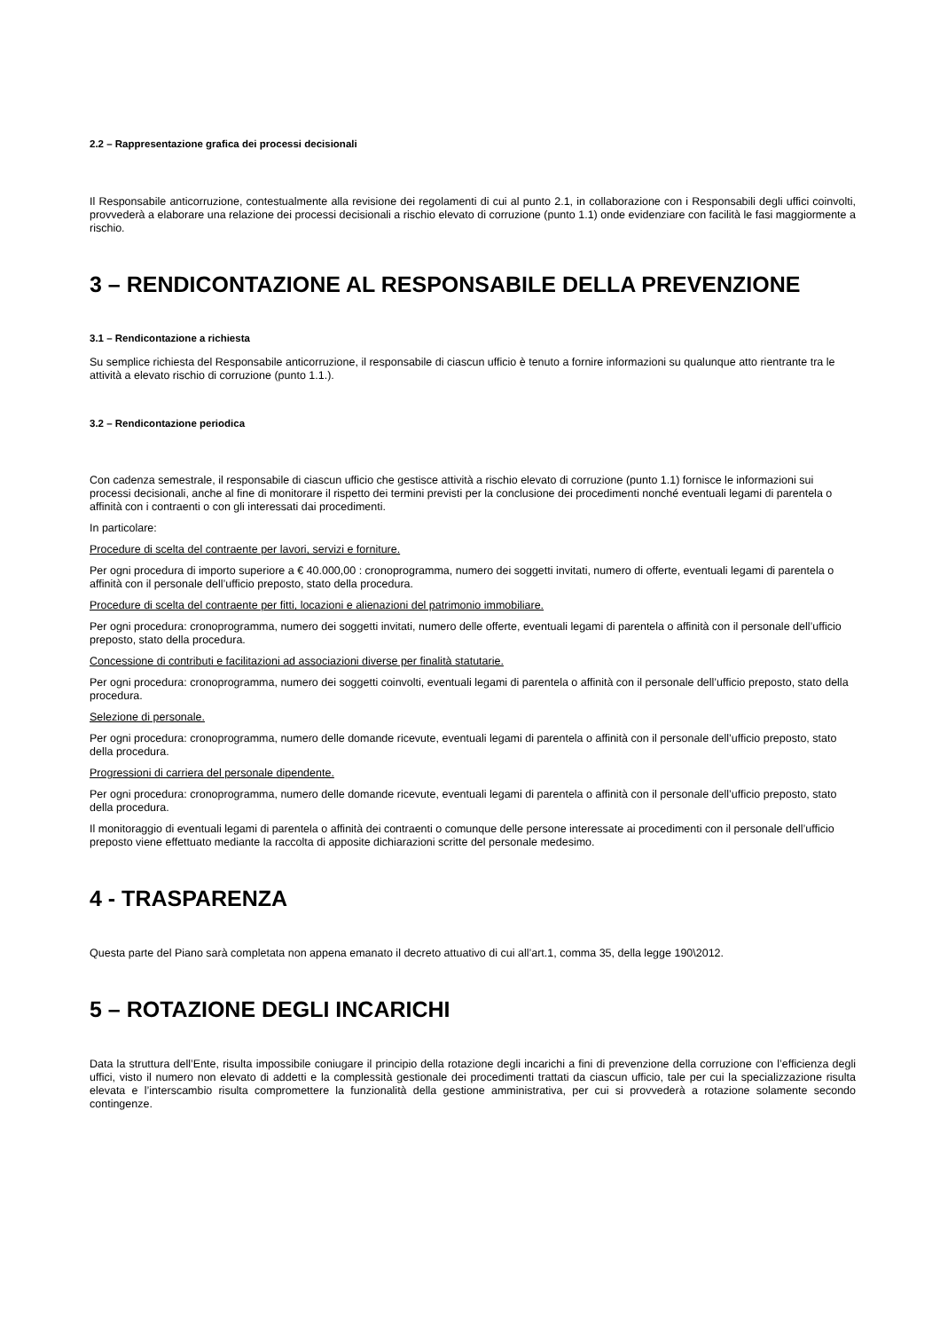2.2 – Rappresentazione grafica dei processi decisionali
Il Responsabile anticorruzione, contestualmente alla revisione dei regolamenti di cui al punto 2.1, in collaborazione con i Responsabili degli uffici coinvolti, provvederà a elaborare una relazione dei processi decisionali a rischio elevato di corruzione (punto 1.1) onde evidenziare con facilità le fasi maggiormente a rischio.
3 – RENDICONTAZIONE AL RESPONSABILE DELLA PREVENZIONE
3.1 – Rendicontazione a richiesta
Su semplice richiesta del Responsabile anticorruzione, il responsabile di ciascun ufficio è tenuto a fornire informazioni su qualunque atto rientrante tra le attività a elevato rischio di corruzione (punto 1.1.).
3.2 – Rendicontazione periodica
Con cadenza semestrale, il responsabile di ciascun ufficio che gestisce attività a rischio elevato di corruzione (punto 1.1) fornisce le informazioni sui processi decisionali, anche al fine di monitorare il rispetto dei termini previsti per la conclusione dei procedimenti nonché eventuali legami di parentela o affinità con i contraenti o con gli interessati dai procedimenti.
In particolare:
Procedure di scelta del contraente per lavori, servizi e forniture.
Per ogni procedura di importo superiore a € 40.000,00 : cronoprogramma, numero dei soggetti invitati, numero di offerte, eventuali legami di parentela o affinità con il personale dell’ufficio preposto, stato della procedura.
Procedure di scelta del contraente per fitti, locazioni e alienazioni del patrimonio immobiliare.
Per ogni procedura: cronoprogramma, numero dei soggetti invitati, numero delle offerte, eventuali legami di parentela o affinità con il personale dell’ufficio preposto, stato della procedura.
Concessione di contributi e facilitazioni ad associazioni diverse per finalità statutarie.
Per ogni procedura: cronoprogramma, numero dei soggetti coinvolti, eventuali legami di parentela o affinità con il personale dell’ufficio preposto, stato della procedura.
Selezione di personale.
Per ogni procedura: cronoprogramma, numero delle domande ricevute, eventuali legami di parentela o affinità con il personale dell’ufficio preposto, stato della procedura.
Progressioni di carriera del personale dipendente.
Per ogni procedura: cronoprogramma, numero delle domande ricevute, eventuali legami di parentela o affinità con il personale dell’ufficio preposto, stato della procedura.
Il monitoraggio di eventuali legami di parentela o affinità dei contraenti o comunque delle persone interessate ai procedimenti con il personale dell’ufficio preposto viene effettuato mediante la raccolta di apposite dichiarazioni scritte del personale medesimo.
4 - TRASPARENZA
Questa parte del Piano sarà completata non appena emanato il decreto attuativo di cui all’art.1, comma 35, della legge 190\2012.
5 – ROTAZIONE DEGLI INCARICHI
Data la struttura dell’Ente, risulta impossibile coniugare il principio della rotazione degli incarichi a fini di prevenzione della corruzione con l’efficienza degli uffici, visto il numero non elevato di addetti e la complessità gestionale dei procedimenti trattati da ciascun ufficio, tale per cui la specializzazione risulta elevata e l’interscambio risulta compromettere la funzionalità della gestione amministrativa, per cui si provvederà a rotazione solamente secondo contingenze.